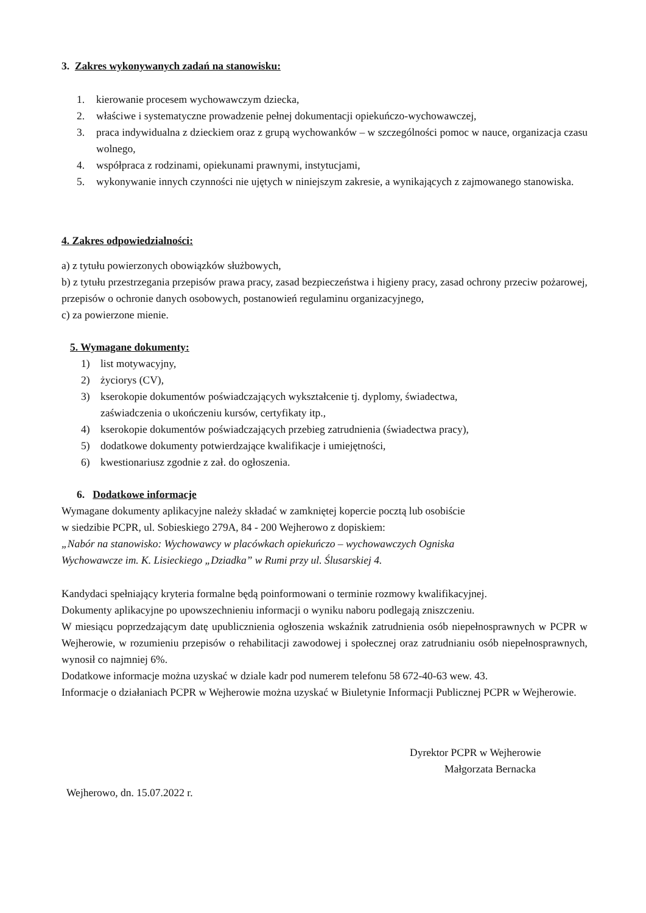3. Zakres wykonywanych zadań na stanowisku:
1. kierowanie procesem wychowawczym dziecka,
2. właściwe i systematyczne prowadzenie pełnej dokumentacji opiekuńczo-wychowawczej,
3. praca indywidualna z dzieckiem oraz z grupą wychowanków – w szczególności pomoc w nauce, organizacja czasu wolnego,
4. współpraca z rodzinami, opiekunami prawnymi, instytucjami,
5. wykonywanie innych czynności nie ujętych w niniejszym zakresie, a wynikających z zajmowanego stanowiska.
4. Zakres odpowiedzialności:
a) z tytułu powierzonych obowiązków służbowych,
b) z tytułu przestrzegania przepisów prawa pracy, zasad bezpieczeństwa i higieny pracy, zasad ochrony przeciw pożarowej, przepisów o ochronie danych osobowych, postanowień regulaminu organizacyjnego,
c) za powierzone mienie.
5. Wymagane dokumenty:
1) list motywacyjny,
2) życiorys (CV),
3) kserokopie dokumentów poświadczających wykształcenie tj. dyplomy, świadectwa,
zaświadczenia o ukończeniu kursów, certyfikaty itp.,
4) kserokopie dokumentów poświadczających przebieg zatrudnienia (świadectwa pracy),
5) dodatkowe dokumenty potwierdzające kwalifikacje i umiejętności,
6) kwestionariusz zgodnie z zał. do ogłoszenia.
6. Dodatkowe informacje
Wymagane dokumenty aplikacyjne należy składać w zamkniętej kopercie pocztą lub osobiście
w siedzibie PCPR, ul. Sobieskiego 279A, 84 - 200 Wejherowo z dopiskiem:
„Nabór na stanowisko: Wychowawcy w placówkach opiekuńczo – wychowawczych Ogniska
Wychowawcze im. K. Lisieckiego „Dziadka” w Rumi przy ul. Ślusarskiej 4.
Kandydaci spełniający kryteria formalne będą poinformowani o terminie rozmowy kwalifikacyjnej.
Dokumenty aplikacyjne po upowszechnieniu informacji o wyniku naboru podlegają zniszczeniu.
W miesiącu poprzedzającym datę upublicznienia ogłoszenia wskaźnik zatrudnienia osób niepełnosprawnych w PCPR w Wejherowie, w rozumieniu przepisów o rehabilitacji zawodowej i społecznej oraz zatrudnianiu osób niepełnosprawnych, wynosił co najmniej 6%.
Dodatkowe informacje można uzyskać w dziale kadr pod numerem telefonu 58 672-40-63 wew. 43.
Informacje o działaniach PCPR w Wejherowie można uzyskać w Biuletynie Informacji Publicznej PCPR w Wejherowie.
Dyrektor PCPR w Wejherowie
Małgorzata Bernacka
Wejherowo, dn. 15.07.2022 r.